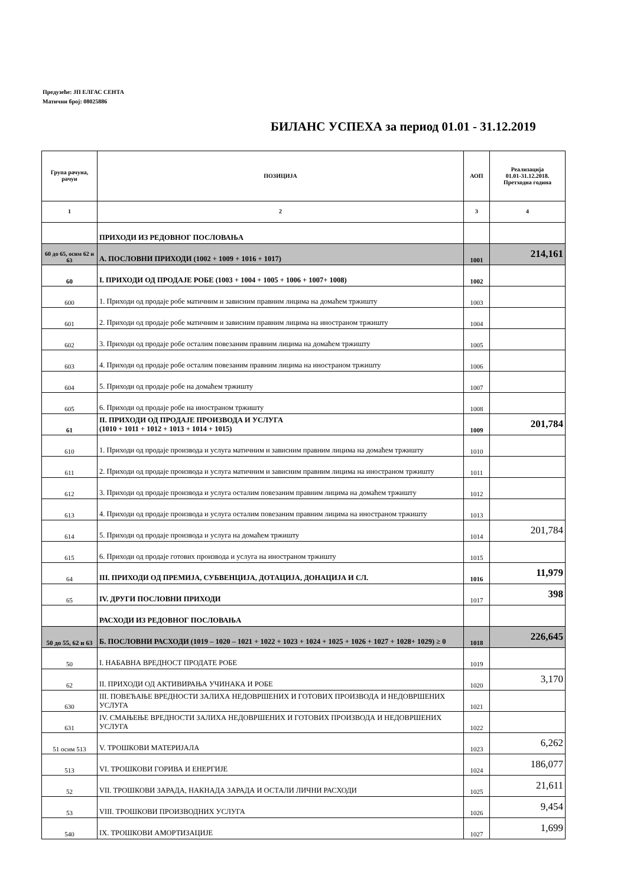Предузеће: ЈП ЕЛГАС СЕНТА
Матични број: 08025886
БИЛАНС УСПЕХА за период 01.01 - 31.12.2019
| Група рачуна, рачун | ПОЗИЦИЈА | АОП | Реализација 01.01-31.12.2018. Претходна година |
| --- | --- | --- | --- |
| 1 | 2 | 3 | 4 |
| | ПРИХОДИ ИЗ РЕДОВНОГ ПОСЛОВАЊА | | |
| 60 до 65, осим 62 и 63 | А. ПОСЛОВНИ ПРИХОДИ (1002 + 1009 + 1016 + 1017) | 1001 | 214,161 |
| 60 | I. ПРИХОДИ ОД ПРОДАЈЕ РОБЕ (1003 + 1004 + 1005 + 1006 + 1007+ 1008) | 1002 | |
| 600 | 1. Приходи од продаје робе матичним и зависним правним лицима на домаћем тржишту | 1003 | |
| 601 | 2. Приходи од продаје робе матичним и зависним правним лицима на иностраном тржишту | 1004 | |
| 602 | 3. Приходи од продаје робе осталим повезаним правним лицима на домаћем тржишту | 1005 | |
| 603 | 4. Приходи од продаје робе осталим повезаним правним лицима на иностраном тржишту | 1006 | |
| 604 | 5. Приходи од продаје робе на домаћем тржишту | 1007 | |
| 605 | 6. Приходи од продаје робе на иностраном тржишту | 1008 | |
| 61 | II. ПРИХОДИ ОД ПРОДАЈЕ ПРОИЗВОДА И УСЛУГА (1010 + 1011 + 1012 + 1013 + 1014 + 1015) | 1009 | 201,784 |
| 610 | 1. Приходи од продаје производа и услуга матичним и зависним правним лицима на домаћем тржишту | 1010 | |
| 611 | 2. Приходи од продаје производа и услуга матичним и зависним правним лицима на иностраном тржишту | 1011 | |
| 612 | 3. Приходи од продаје производа и услуга осталим повезаним правним лицима на домаћем тржишту | 1012 | |
| 613 | 4. Приходи од продаје производа и услуга осталим повезаним правним лицима на иностраном тржишту | 1013 | |
| 614 | 5. Приходи од продаје производа и услуга на домаћем тржишту | 1014 | 201,784 |
| 615 | 6. Приходи од продаје готових производа и услуга на иностраном тржишту | 1015 | |
| 64 | III. ПРИХОДИ ОД ПРЕМИЈА, СУБВЕНЦИЈА, ДОТАЦИЈА, ДОНАЦИЈА И СЛ. | 1016 | 11,979 |
| 65 | IV. ДРУГИ ПОСЛОВНИ ПРИХОДИ | 1017 | 398 |
| | РАСХОДИ ИЗ РЕДОВНОГ ПОСЛОВАЊА | | |
| 50 до 55, 62 и 63 | Б. ПОСЛОВНИ РАСХОДИ (1019 – 1020 – 1021 + 1022 + 1023 + 1024 + 1025 + 1026 + 1027 + 1028+ 1029) ≥ 0 | 1018 | 226,645 |
| 50 | I. НАБАВНА ВРЕДНОСТ ПРОДАТЕ РОБЕ | 1019 | |
| 62 | II. ПРИХОДИ ОД АКТИВИРАЊА УЧИНАКА И РОБЕ | 1020 | 3,170 |
| 630 | III. ПОВЕЋАЊЕ ВРЕДНОСТИ ЗАЛИХА НЕДОВРШЕНИХ И ГОТОВИХ ПРОИЗВОДА И НЕДОВРШЕНИХ УСЛУГА | 1021 | |
| 631 | IV. СМАЊЕЊЕ ВРЕДНОСТИ ЗАЛИХА НЕДОВРШЕНИХ И ГОТОВИХ ПРОИЗВОДА И НЕДОВРШЕНИХ УСЛУГА | 1022 | |
| 51 осим 513 | V. ТРОШКОВИ МАТЕРИЈАЛА | 1023 | 6,262 |
| 513 | VI. ТРОШКОВИ ГОРИВА И ЕНЕРГИЈЕ | 1024 | 186,077 |
| 52 | VII. ТРОШКОВИ ЗАРАДА, НАКНАДА ЗАРАДА И ОСТАЛИ ЛИЧНИ РАСХОДИ | 1025 | 21,611 |
| 53 | VIII. ТРОШКОВИ ПРОИЗВОДНИХ УСЛУГА | 1026 | 9,454 |
| 540 | IX. ТРОШКОВИ АМОРТИЗАЦИЈЕ | 1027 | 1,699 |